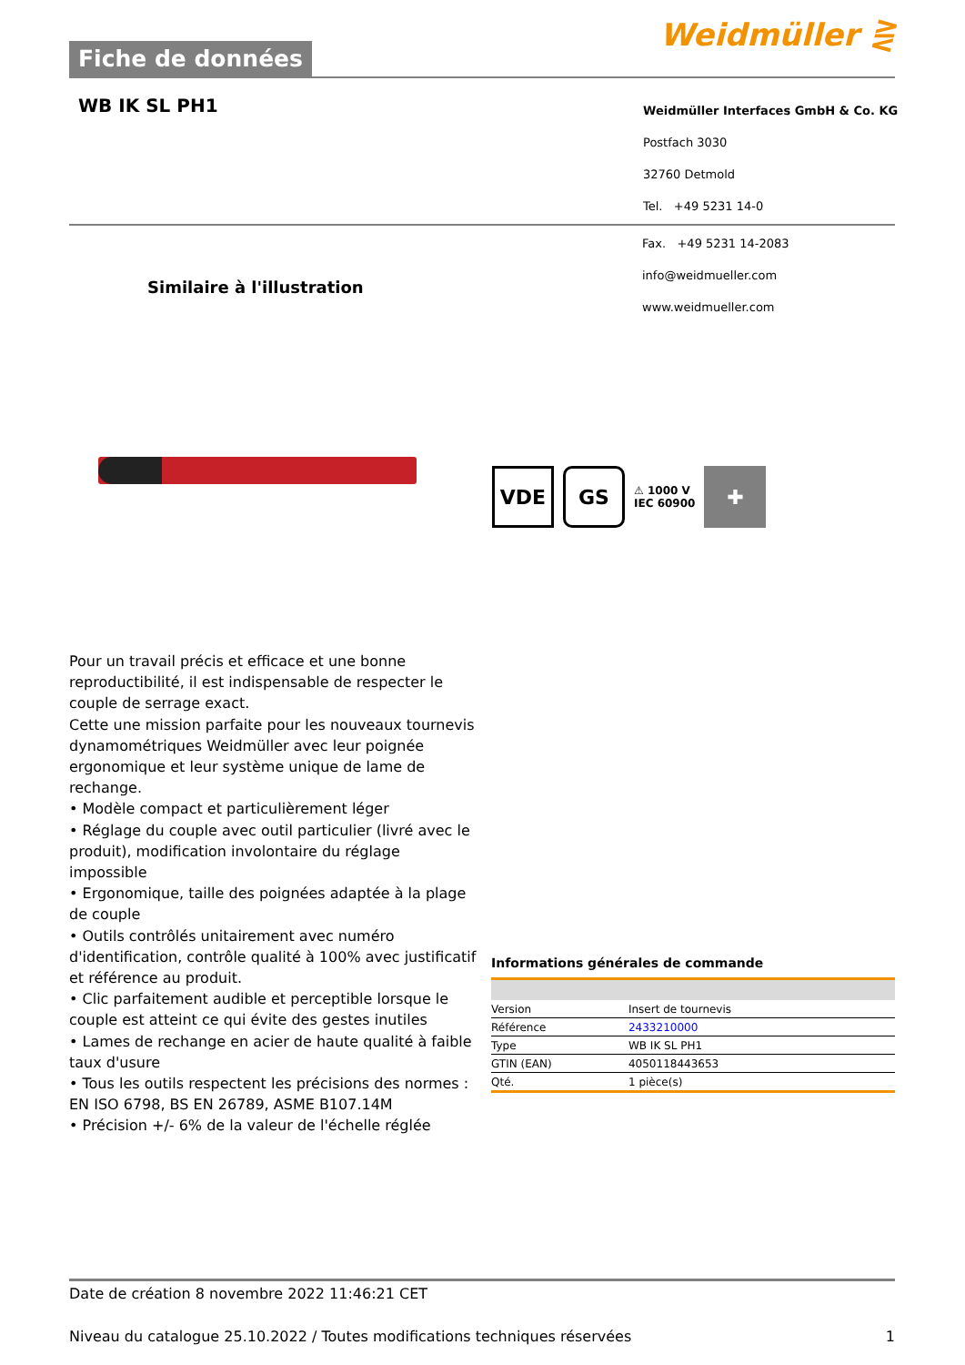Fiche de données
Weidmüller ⋛
WB IK SL PH1
Weidmüller Interfaces GmbH & Co. KG
Postfach 3030
32760 Detmold
Tel. +49 5231 14-0
Fax. +49 5231 14-2083
info@weidmueller.com
www.weidmueller.com
Similaire à l'illustration
VDE GS
⚠ 1000 V
IEC 60900
✚
Pour un travail précis et efficace et une bonne reproductibilité, il est indispensable de respecter le couple de serrage exact.
Cette une mission parfaite pour les nouveaux tournevis dynamométriques Weidmüller avec leur poignée ergonomique et leur système unique de lame de rechange.
• Modèle compact et particulièrement léger
• Réglage du couple avec outil particulier (livré avec le produit), modification involontaire du réglage impossible
• Ergonomique, taille des poignées adaptée à la plage de couple
• Outils contrôlés unitairement avec numéro d'identification, contrôle qualité à 100% avec justificatif et référence au produit.
• Clic parfaitement audible et perceptible lorsque le couple est atteint ce qui évite des gestes inutiles
• Lames de rechange en acier de haute qualité à faible taux d'usure
• Tous les outils respectent les précisions des normes : EN ISO 6798, BS EN 26789, ASME B107.14M
• Précision +/- 6% de la valeur de l'échelle réglée
Informations générales de commande
| Version | Insert de tournevis |
| Référence | 2433210000 |
| Type | WB IK SL PH1 |
| GTIN (EAN) | 4050118443653 |
| Qté. | 1 pièce(s) |
Date de création 8 novembre 2022 11:46:21 CET
Niveau du catalogue 25.10.2022 / Toutes modifications techniques réservées 1